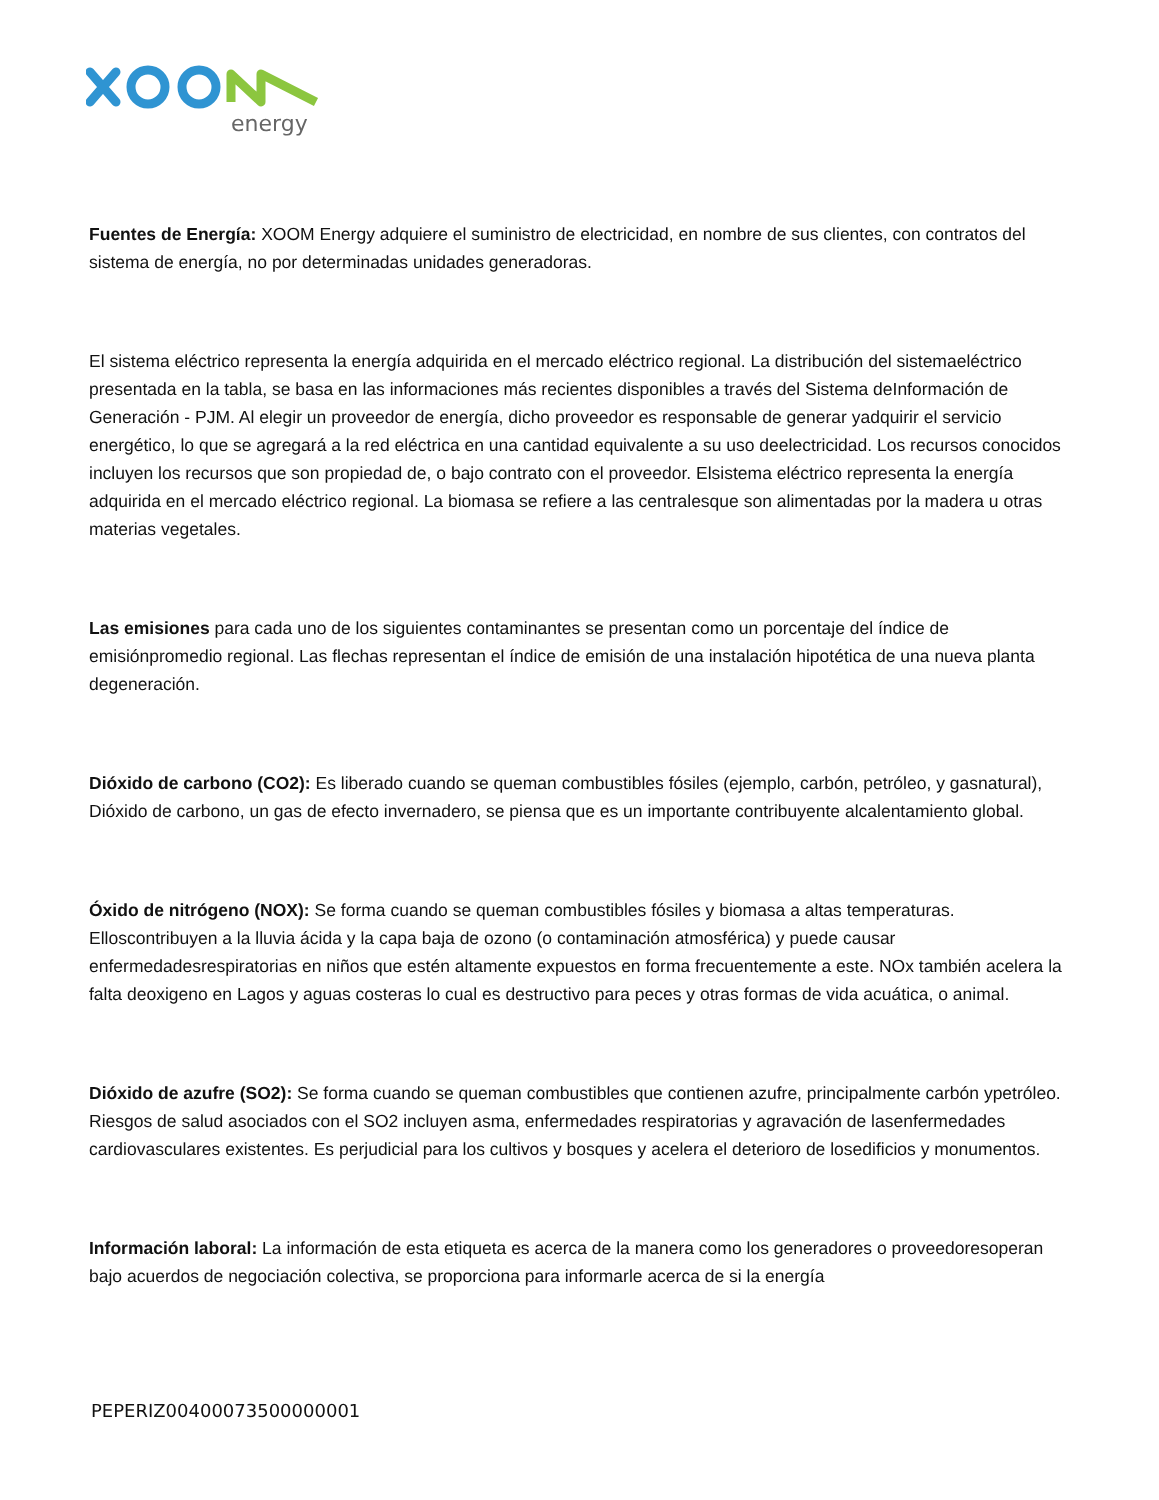energy
Fuentes de Energía: XOOM Energy adquiere el suministro de electricidad, en nombre de sus clientes, con contratos del sistema de energía, no por determinadas unidades generadoras.
El sistema eléctrico representa la energía adquirida en el mercado eléctrico regional. La distribución del sistemaeléctrico presentada en la tabla, se basa en las informaciones más recientes disponibles a través del Sistema deInformación de Generación - PJM. Al elegir un proveedor de energía, dicho proveedor es responsable de generar yadquirir el servicio energético, lo que se agregará a la red eléctrica en una cantidad equivalente a su uso deelectricidad. Los recursos conocidos incluyen los recursos que son propiedad de, o bajo contrato con el proveedor. Elsistema eléctrico representa la energía adquirida en el mercado eléctrico regional. La biomasa se refiere a las centralesque son alimentadas por la madera u otras materias vegetales.
Las emisiones para cada uno de los siguientes contaminantes se presentan como un porcentaje del índice de emisiónpromedio regional. Las flechas representan el índice de emisión de una instalación hipotética de una nueva planta degeneración.
Dióxido de carbono (CO2): Es liberado cuando se queman combustibles fósiles (ejemplo, carbón, petróleo, y gasnatural), Dióxido de carbono, un gas de efecto invernadero, se piensa que es un importante contribuyente alcalentamiento global.
Óxido de nitrógeno (NOX): Se forma cuando se queman combustibles fósiles y biomasa a altas temperaturas. Elloscontribuyen a la lluvia ácida y la capa baja de ozono (o contaminación atmosférica) y puede causar enfermedadesrespiratorias en niños que estén altamente expuestos en forma frecuentemente a este. NOx también acelera la falta deoxigeno en Lagos y aguas costeras lo cual es destructivo para peces y otras formas de vida acuática, o animal.
Dióxido de azufre (SO2): Se forma cuando se queman combustibles que contienen azufre, principalmente carbón ypetróleo. Riesgos de salud asociados con el SO2 incluyen asma, enfermedades respiratorias y agravación de lasenfermedades cardiovasculares existentes. Es perjudicial para los cultivos y bosques y acelera el deterioro de losedificios y monumentos.
Información laboral: La información de esta etiqueta es acerca de la manera como los generadores o proveedoresoperan bajo acuerdos de negociación colectiva, se proporciona para informarle acerca de si la energía
PEPERIZ00400073500000001